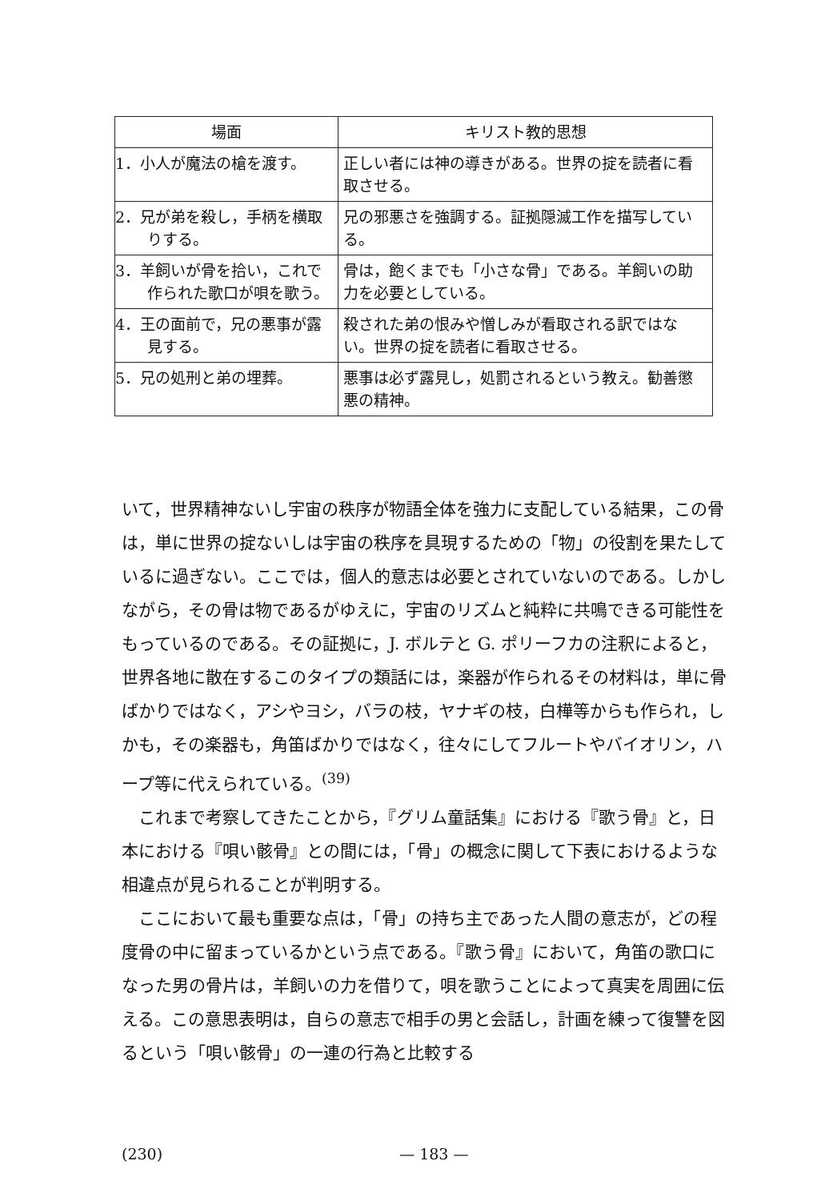| 場面 | キリスト教的思想 |
| --- | --- |
| 1．小人が魔法の槍を渡す。 | 正しい者には神の導きがある。世界の掟を読者に看取させる。 |
| 2．兄が弟を殺し，手柄を横取りする。 | 兄の邪悪さを強調する。証拠隠滅工作を描写している。 |
| 3．羊飼いが骨を拾い，これで作られた歌口が唄を歌う。 | 骨は，飽くまでも「小さな骨」である。羊飼いの助力を必要としている。 |
| 4．王の面前で，兄の悪事が露見する。 | 殺された弟の恨みや憎しみが看取される訳ではない。世界の掟を読者に看取させる。 |
| 5．兄の処刑と弟の埋葬。 | 悪事は必ず露見し，処罰されるという教え。勧善懲悪の精神。 |
いて，世界精神ないし宇宙の秩序が物語全体を強力に支配している結果，この骨は，単に世界の掟ないしは宇宙の秩序を具現するための「物」の役割を果たしているに過ぎない。ここでは，個人的意志は必要とされていないのである。しかしながら，その骨は物であるがゆえに，宇宙のリズムと純粋に共鳴できる可能性をもっているのである。その証拠に，J. ボルテと G. ポリーフカの注釈によると，世界各地に散在するこのタイプの類話には，楽器が作られるその材料は，単に骨ばかりではなく，アシやヨシ，バラの枝，ヤナギの枝，白樺等からも作られ，しかも，その楽器も，角笛ばかりではなく，往々にしてフルートやバイオリン，ハープ等に代えられている。<sup>(39)</sup>
　これまで考察してきたことから，『グリム童話集』における『歌う骨』と，日本における『唄い骸骨』との間には，「骨」の概念に関して下表におけるような相違点が見られることが判明する。
　ここにおいて最も重要な点は，「骨」の持ち主であった人間の意志が，どの程度骨の中に留まっているかという点である。『歌う骨』において，角笛の歌口になった男の骨片は，羊飼いの力を借りて，唄を歌うことによって真実を周囲に伝える。この意思表明は，自らの意志で相手の男と会話し，計画を練って復讐を図るという「唄い骸骨」の一連の行為と比較する
(230) — 183 —